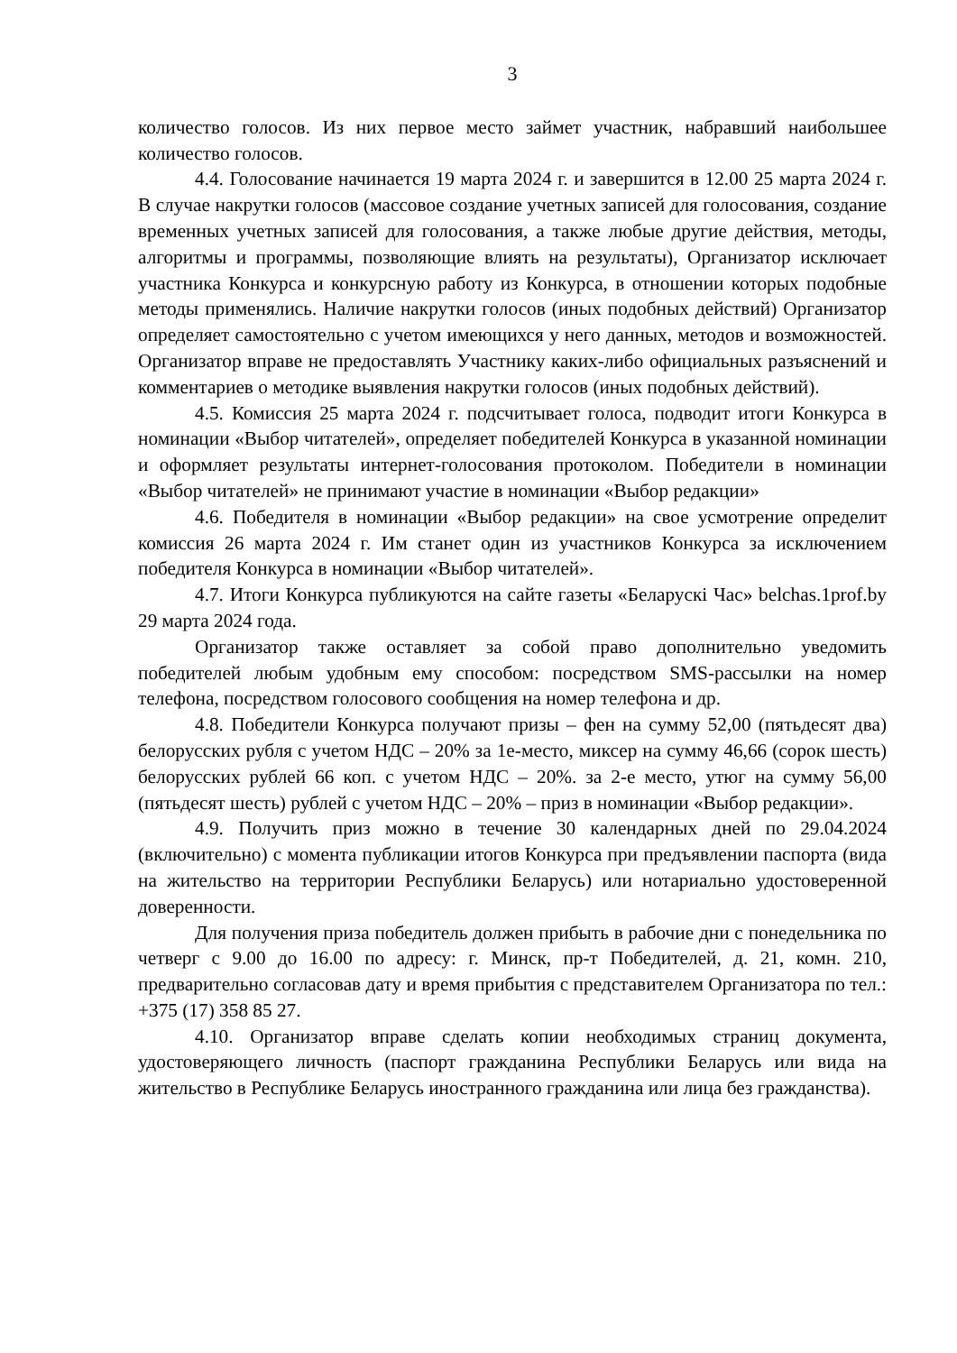3
количество голосов. Из них первое место займет участник, набравший наибольшее количество голосов.
4.4. Голосование начинается 19 марта 2024 г. и завершится в 12.00 25 марта 2024 г. В случае накрутки голосов (массовое создание учетных записей для голосования, создание временных учетных записей для голосования, а также любые другие действия, методы, алгоритмы и программы, позволяющие влиять на результаты), Организатор исключает участника Конкурса и конкурсную работу из Конкурса, в отношении которых подобные методы применялись. Наличие накрутки голосов (иных подобных действий) Организатор определяет самостоятельно с учетом имеющихся у него данных, методов и возможностей. Организатор вправе не предоставлять Участнику каких-либо официальных разъяснений и комментариев о методике выявления накрутки голосов (иных подобных действий).
4.5. Комиссия 25 марта 2024 г. подсчитывает голоса, подводит итоги Конкурса в номинации «Выбор читателей», определяет победителей Конкурса в указанной номинации и оформляет результаты интернет-голосования протоколом. Победители в номинации «Выбор читателей» не принимают участие в номинации «Выбор редакции»
4.6. Победителя в номинации «Выбор редакции» на свое усмотрение определит комиссия 26 марта 2024 г. Им станет один из участников Конкурса за исключением победителя Конкурса в номинации «Выбор читателей».
4.7. Итоги Конкурса публикуются на сайте газеты «Беларускі Час» belchas.1prof.by 29 марта 2024 года.
Организатор также оставляет за собой право дополнительно уведомить победителей любым удобным ему способом: посредством SMS-рассылки на номер телефона, посредством голосового сообщения на номер телефона и др.
4.8. Победители Конкурса получают призы – фен на сумму 52,00 (пятьдесят два) белорусских рубля с учетом НДС – 20% за 1е-место, миксер на сумму 46,66 (сорок шесть) белорусских рублей 66 коп. с учетом НДС – 20%. за 2-е место, утюг на сумму 56,00 (пятьдесят шесть) рублей с учетом НДС – 20% – приз в номинации «Выбор редакции».
4.9. Получить приз можно в течение 30 календарных дней по 29.04.2024 (включительно) с момента публикации итогов Конкурса при предъявлении паспорта (вида на жительство на территории Республики Беларусь) или нотариально удостоверенной доверенности.
Для получения приза победитель должен прибыть в рабочие дни с понедельника по четверг с 9.00 до 16.00 по адресу: г. Минск, пр-т Победителей, д. 21, комн. 210, предварительно согласовав дату и время прибытия с представителем Организатора по тел.: +375 (17) 358 85 27.
4.10. Организатор вправе сделать копии необходимых страниц документа, удостоверяющего личность (паспорт гражданина Республики Беларусь или вида на жительство в Республике Беларусь иностранного гражданина или лица без гражданства).